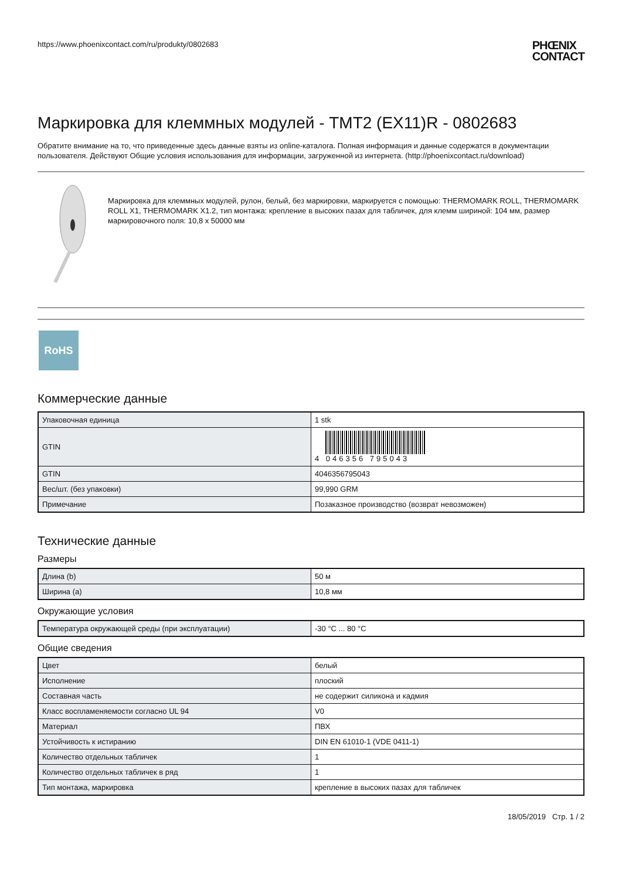https://www.phoenixcontact.com/ru/produkty/0802683 PHŒNIX
CONTACT
Маркировка для клеммных модулей - TMT2 (EX11)R - 0802683
Обратите внимание на то, что приведенные здесь данные взяты из online-каталога. Полная информация и данные содержатся в документации пользователя. Действуют Общие условия использования для информации, загруженной из интернета. (http://phoenixcontact.ru/download)
Маркировка для клеммных модулей, рулон, белый, без маркировки, маркируется с помощью: THERMOMARK ROLL, THERMOMARK ROLL X1, THERMOMARK X1.2, тип монтажа: крепление в высоких пазах для табличек, для клемм шириной: 104 мм, размер маркировочного поля: 10,8 x 50000 мм
RoHS
Коммерческие данные
| Упаковочная единица | 1 stk |
| GTIN | 4 046356 795043 |
| GTIN | 4046356795043 |
| Вес/шт. (без упаковки) | 99,990 GRM |
| Примечание | Позаказное производство (возврат невозможен) |
Технические данные
Размеры
| Длина (b) | 50 м |
| Ширина (a) | 10,8 мм |
Окружающие условия
| Температура окружающей среды (при эксплуатации) | -30 °C ... 80 °C |
Общие сведения
| Цвет | белый |
| Исполнение | плоский |
| Составная часть | не содержит силикона и кадмия |
| Класс воспламеняемости согласно UL 94 | V0 |
| Материал | ПВХ |
| Устойчивость к истиранию | DIN EN 61010-1 (VDE 0411-1) |
| Количество отдельных табличек | 1 |
| Количество отдельных табличек в ряд | 1 |
| Тип монтажа, маркировка | крепление в высоких пазах для табличек |
18/05/2019 Стр. 1 / 2